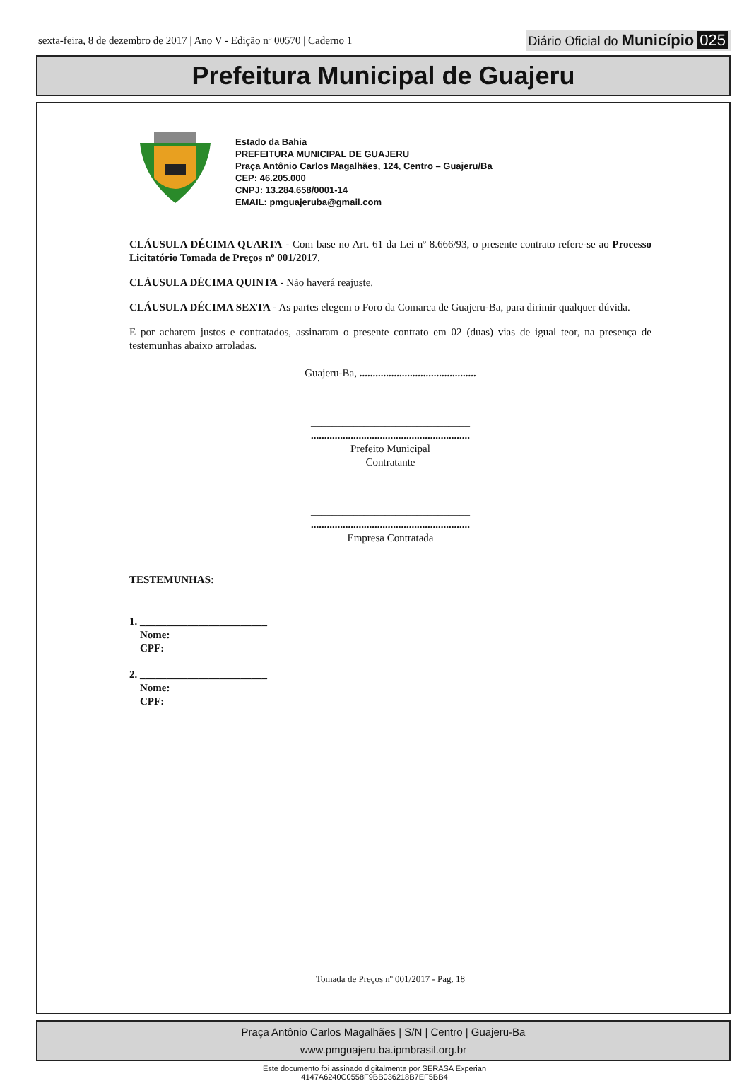sexta-feira, 8 de dezembro de 2017 | Ano V - Edição nº 00570 | Caderno 1 Diário Oficial do Município 025
Prefeitura Municipal de Guajeru
Estado da Bahia
PREFEITURA MUNICIPAL DE GUAJERU
Praça Antônio Carlos Magalhães, 124, Centro – Guajeru/Ba
CEP: 46.205.000
CNPJ: 13.284.658/0001-14
EMAIL: pmguajeruba@gmail.com
CLÁUSULA DÉCIMA QUARTA - Com base no Art. 61 da Lei nº 8.666/93, o presente contrato refere-se ao Processo Licitatório Tomada de Preços nº 001/2017.
CLÁUSULA DÉCIMA QUINTA - Não haverá reajuste.
CLÁUSULA DÉCIMA SEXTA - As partes elegem o Foro da Comarca de Guajeru-Ba, para dirimir qualquer dúvida.
E por acharem justos e contratados, assinaram o presente contrato em 02 (duas) vias de igual teor, na presença de testemunhas abaixo arroladas.
Guajeru-Ba, ............................................
______________________________
............................................................
Prefeito Municipal
Contratante
______________________________
............................................................
Empresa Contratada
TESTEMUNHAS:
1. ________________________
Nome:
CPF:
2. ________________________
Nome:
CPF:
Tomada de Preços nº 001/2017 - Pag. 18
Praça Antônio Carlos Magalhães | S/N | Centro | Guajeru-Ba
www.pmguajeru.ba.ipmbrasil.org.br
Este documento foi assinado digitalmente por SERASA Experian
4147A6240C0558F9BB036218B7EF5BB4